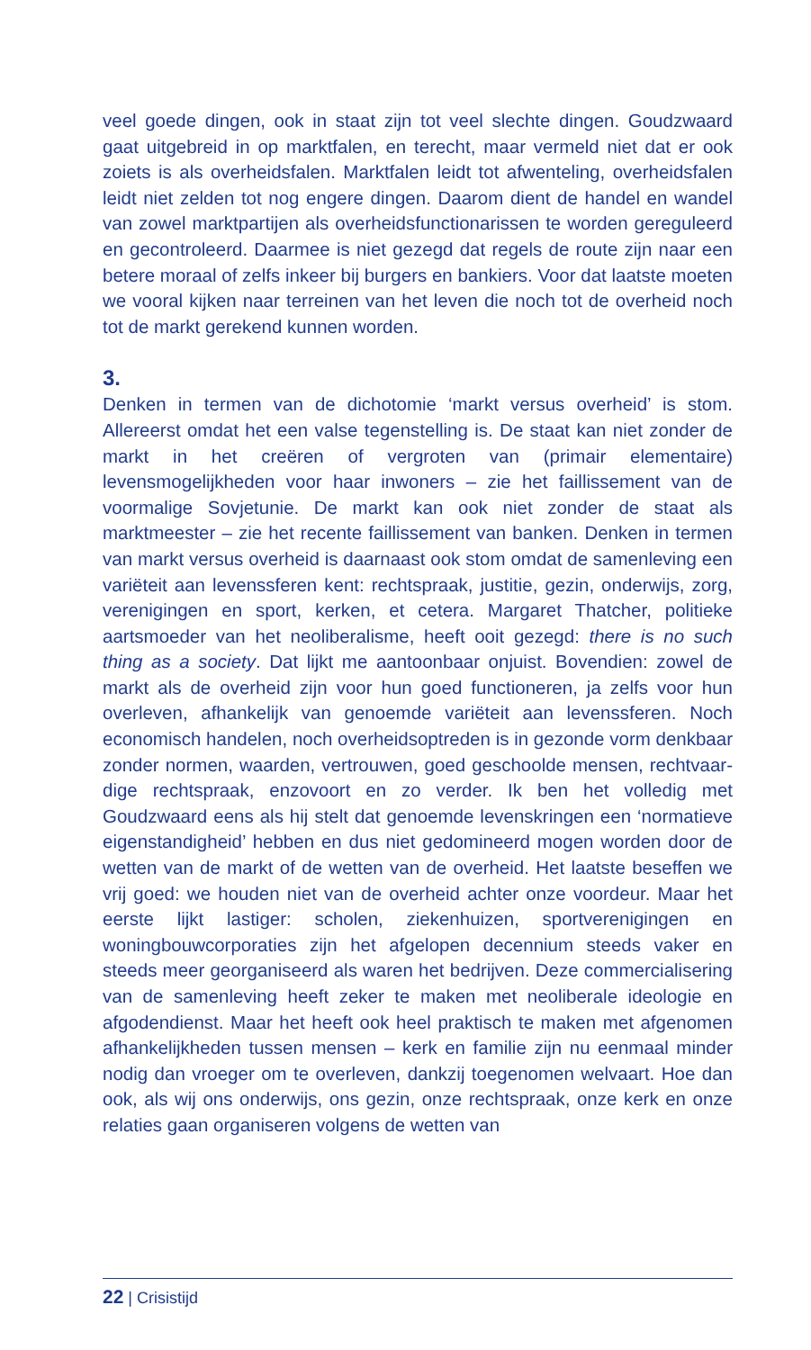veel goede dingen, ook in staat zijn tot veel slechte dingen. Goud­zwaard gaat uitgebreid in op marktfalen, en terecht, maar vermeld niet dat er ook zoiets is als overheidsfalen. Marktfalen leidt tot afwenteling, overheidsfalen leidt niet zelden tot nog engere dingen. Daarom dient de handel en wandel van zowel marktpartijen als overheidsfunctionarissen te worden gereguleerd en gecontroleerd. Daarmee is niet gezegd dat regels de route zijn naar een betere moraal of zelfs inkeer bij burgers en bankiers. Voor dat laatste moeten we vooral kijken naar terreinen van het leven die noch tot de overheid noch tot de markt gerekend kunnen worden.
3.
Denken in termen van de dichotomie ‘markt versus overheid’ is stom. Allereerst omdat het een valse tegenstelling is. De staat kan niet zon­der de markt in het creëren of vergroten van (primair elementaire) levensmogelijkheden voor haar inwoners – zie het faillissement van de voormalige Sovjetunie. De markt kan ook niet zonder de staat als marktmeester – zie het recente faillissement van banken. Denken in termen van markt versus overheid is daarnaast ook stom omdat de samenleving een variëteit aan levenssferen kent: rechtspraak, jus­titie, gezin, onderwijs, zorg, verenigingen en sport, kerken, et cetera. Margaret Thatcher, politieke aartsmoeder van het neoliberalisme, heeft ooit gezegd: there is no such thing as a society. Dat lijkt me aantoonbaar onjuist. Bovendien: zowel de markt als de overheid zijn voor hun goed functioneren, ja zelfs voor hun overleven, afhankelijk van genoemde variëteit aan levenssferen. Noch economisch hande­len, noch overheidsoptreden is in gezonde vorm denkbaar zonder normen, waarden, vertrouwen, goed geschoolde mensen, rechtvaar­dige rechtspraak, enzovoort en zo verder. Ik ben het volledig met Goudzwaard eens als hij stelt dat genoemde levenskringen een ‘normatieve eigenstandigheid’ hebben en dus niet gedomineerd mogen worden door de wetten van de markt of de wetten van de overheid. Het laatste beseffen we vrij goed: we houden niet van de overheid achter onze voordeur. Maar het eerste lijkt lastiger: scholen, ziekenhuizen, sportverenigingen en woningbouwcorporaties zijn het afgelopen decennium steeds vaker en steeds meer georganiseerd als waren het bedrijven. Deze commercialisering van de samenleving heeft zeker te maken met neoliberale ideologie en afgodendienst. Maar het heeft ook heel praktisch te maken met afgenomen afhan­kelijkheden tussen mensen – kerk en familie zijn nu eenmaal minder nodig dan vroeger om te overleven, dankzij toegenomen welvaart. Hoe dan ook, als wij ons onderwijs, ons gezin, onze rechtspraak, onze kerk en onze relaties gaan organiseren volgens de wetten van
22 | Crisistijd